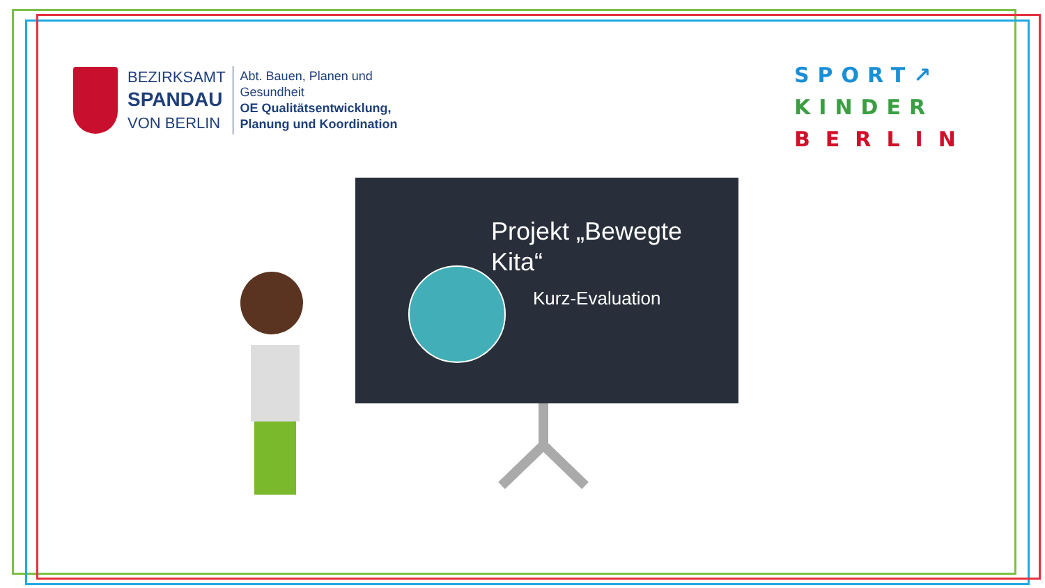BEZIRKSAMT
SPANDAU
VON BERLIN
Abt. Bauen, Planen und
Gesundheit
OE Qualitätsentwicklung,
Planung und Koordination
SPORT↗
KINDER
BERLIN
Projekt „Bewegte Kita“
Kurz-Evaluation